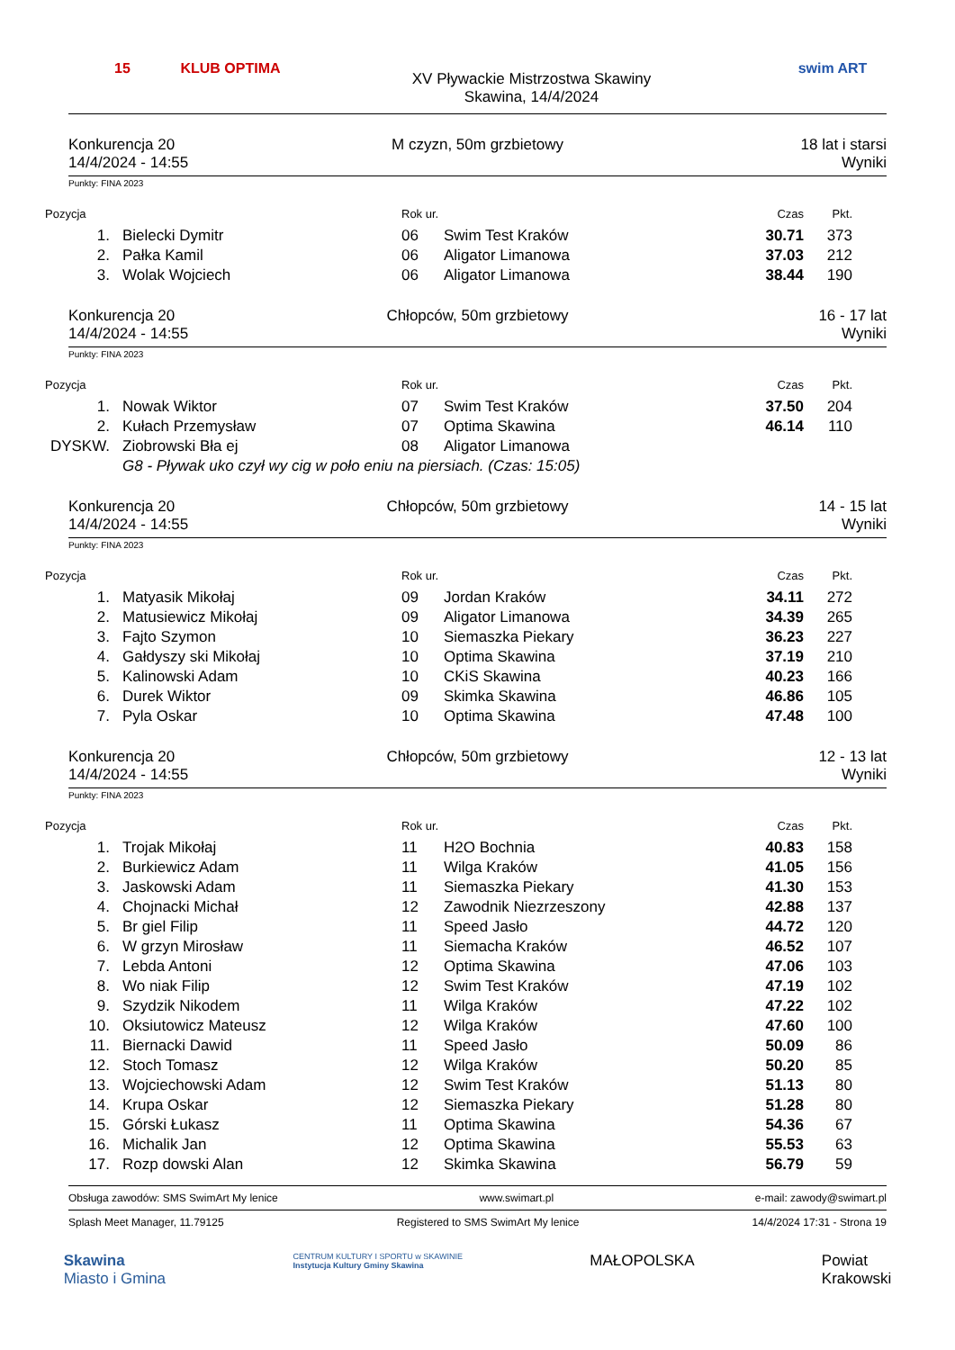15
KLUB OPTIMA
XV Pływackie Mistrzostwa Skawiny
Skawina, 14/4/2024
swim ART
Konkurencja 20
14/4/2024 - 14:55
M czyzn, 50m grzbietowy 18 lat i starsi
Wyniki
Punkty: FINA 2023
| Pozycja | | Rok ur. | | Czas | Pkt. |
| --- | --- | --- | --- | --- | --- |
| 1. | Bielecki Dymitr | 06 | Swim Test Kraków | 30.71 | 373 |
| 2. | Pałka Kamil | 06 | Aligator Limanowa | 37.03 | 212 |
| 3. | Wolak Wojciech | 06 | Aligator Limanowa | 38.44 | 190 |
Konkurencja 20
14/4/2024 - 14:55
Chłopców, 50m grzbietowy 16 - 17 lat
Wyniki
Punkty: FINA 2023
| Pozycja | | Rok ur. | | Czas | Pkt. |
| --- | --- | --- | --- | --- | --- |
| 1. | Nowak Wiktor | 07 | Swim Test Kraków | 37.50 | 204 |
| 2. | Kułach Przemysław | 07 | Optima Skawina | 46.14 | 110 |
| DYSKW. | Ziobrowski Bła ej | 08 | Aligator Limanowa | | |
| | G8 - Pływak uko czył wy cig w poło eniu na piersiach. (Czas: 15:05) | | | | |
Konkurencja 20
14/4/2024 - 14:55
Chłopców, 50m grzbietowy 14 - 15 lat
Wyniki
Punkty: FINA 2023
| Pozycja | | Rok ur. | | Czas | Pkt. |
| --- | --- | --- | --- | --- | --- |
| 1. | Matyasik Mikołaj | 09 | Jordan Kraków | 34.11 | 272 |
| 2. | Matusiewicz Mikołaj | 09 | Aligator Limanowa | 34.39 | 265 |
| 3. | Fajto Szymon | 10 | Siemaszka Piekary | 36.23 | 227 |
| 4. | Gałdyszy ski Mikołaj | 10 | Optima Skawina | 37.19 | 210 |
| 5. | Kalinowski Adam | 10 | CKiS Skawina | 40.23 | 166 |
| 6. | Durek Wiktor | 09 | Skimka Skawina | 46.86 | 105 |
| 7. | Pyla Oskar | 10 | Optima Skawina | 47.48 | 100 |
Konkurencja 20
14/4/2024 - 14:55
Chłopców, 50m grzbietowy 12 - 13 lat
Wyniki
Punkty: FINA 2023
| Pozycja | | Rok ur. | | Czas | Pkt. |
| --- | --- | --- | --- | --- | --- |
| 1. | Trojak Mikołaj | 11 | H2O Bochnia | 40.83 | 158 |
| 2. | Burkiewicz Adam | 11 | Wilga Kraków | 41.05 | 156 |
| 3. | Jaskowski Adam | 11 | Siemaszka Piekary | 41.30 | 153 |
| 4. | Chojnacki Michał | 12 | Zawodnik Niezrzeszony | 42.88 | 137 |
| 5. | Br giel Filip | 11 | Speed Jasło | 44.72 | 120 |
| 6. | W grzyn Mirosław | 11 | Siemacha Kraków | 46.52 | 107 |
| 7. | Lebda Antoni | 12 | Optima Skawina | 47.06 | 103 |
| 8. | Wo niak Filip | 12 | Swim Test Kraków | 47.19 | 102 |
| 9. | Szydzik Nikodem | 11 | Wilga Kraków | 47.22 | 102 |
| 10. | Oksiutowicz Mateusz | 12 | Wilga Kraków | 47.60 | 100 |
| 11. | Biernacki Dawid | 11 | Speed Jasło | 50.09 | 86 |
| 12. | Stoch Tomasz | 12 | Wilga Kraków | 50.20 | 85 |
| 13. | Wojciechowski Adam | 12 | Swim Test Kraków | 51.13 | 80 |
| 14. | Krupa Oskar | 12 | Siemaszka Piekary | 51.28 | 80 |
| 15. | Górski Łukasz | 11 | Optima Skawina | 54.36 | 67 |
| 16. | Michalik Jan | 12 | Optima Skawina | 55.53 | 63 |
| 17. | Rozp dowski Alan | 12 | Skimka Skawina | 56.79 | 59 |
Obsługa zawodów: SMS SwimArt My lenice www.swimart.pl e-mail: zawody@swimart.pl
Splash Meet Manager, 11.79125 Registered to SMS SwimArt My lenice 14/4/2024 17:31 - Strona 19
Skawina
Miasto i Gmina
CENTRUM KULTURY I SPORTU w SKAWINIE
Instytucja Kultury Gminy Skawina
MAŁOPOLSKA Powiat
Krakowski